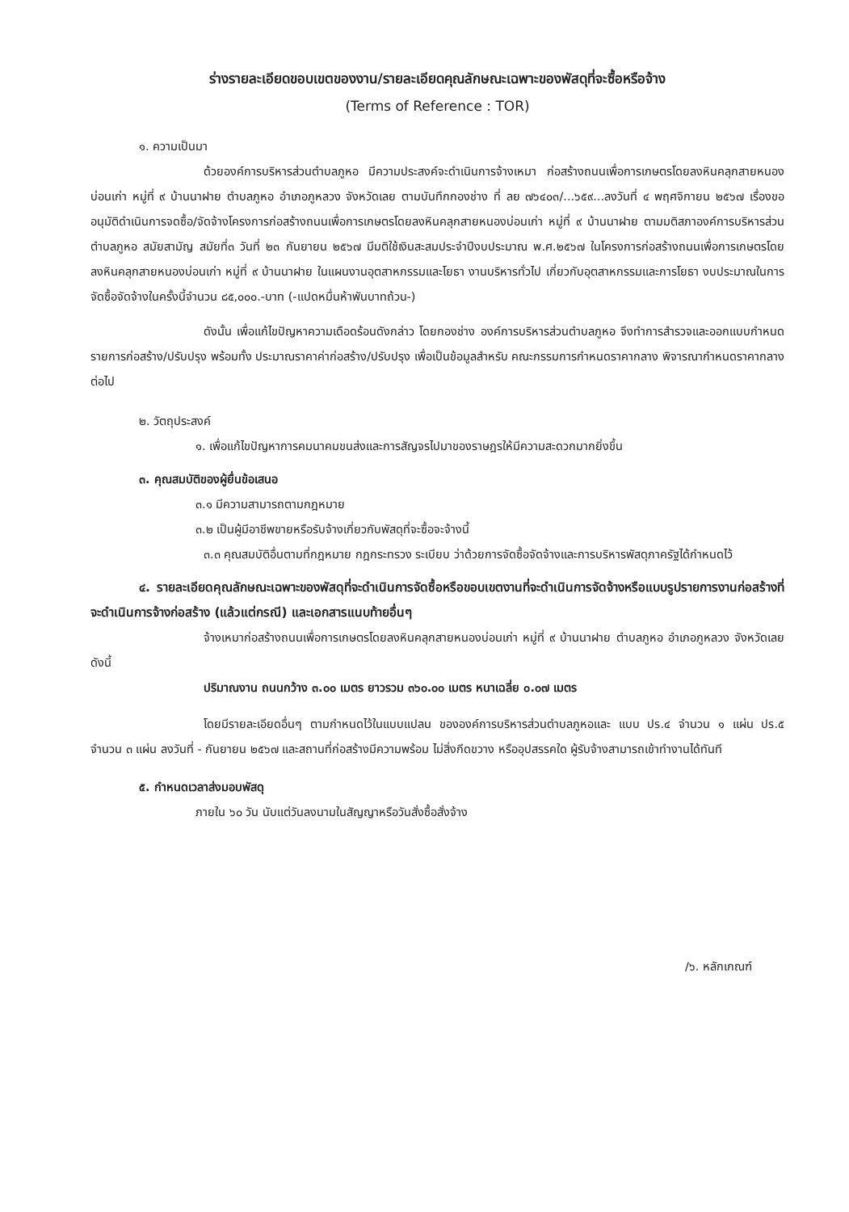ร่างรายละเอียดขอบเขตของงาน/รายละเอียดคุณลักษณะเฉพาะของพัสดุที่จะซื้อหรือจ้าง
(Terms of Reference : TOR)
๑. ความเป็นมา
ด้วยองค์การบริหารส่วนตำบลภูหอ มีความประสงค์จะดำเนินการจ้างเหมา ก่อสร้างถนนเพื่อการเกษตรโดยลงหินคลุกสายหนองบ่อนเก่า หมู่ที่ ๙ บ้านนาฝาย ตำบลภูหอ อำเภอภูหลวง จังหวัดเลย ตามบันทึกกองช่าง ที่ ลย ๗๖๔๐๓/...๖๕๙...ลงวันที่ ๔ พฤศจิกายน ๒๕๖๗ เรื่องขออนุมัติดำเนินการจดซื้อ/จัดจ้างโครงการก่อสร้างถนนเพื่อการเกษตรโดยลงหินคลุกสายหนองบ่อนเก่า หมู่ที่ ๙ บ้านนาฝาย ตามมติสภาองค์การบริหารส่วนตำบลภูหอ สมัยสามัญ สมัยที่๓ วันที่ ๒๓ กันยายน ๒๕๖๗ มีมติใช้เงินสะสมประจำปีงบประมาณ พ.ศ.๒๕๖๗ ในโครงการก่อสร้างถนนเพื่อการเกษตรโดยลงหินคลุกสายหนองบ่อนเก่า หมู่ที่ ๙ บ้านนาฝาย ในแผนงานอุตสาหกรรมและโยธา งานบริหารทั่วไป เกี่ยวกับอุตสาหกรรมและการโยธา งบประมาณในการจัดซื้อจัดจ้างในครั้งนี้จำนวน ๘๕,๐๐๐.-บาท (-แปดหมื่นห้าพันบาทถ้วน-)
ดังนั้น เพื่อแก้ไขปัญหาความเดือดร้อนดังกล่าว โดยกองช่าง องค์การบริหารส่วนตำบลภูหอ จึงทำการสำรวจและออกแบบกำหนดรายการก่อสร้าง/ปรับปรุง พร้อมทั้ง ประมาณราคาค่าก่อสร้าง/ปรับปรุง เพื่อเป็นข้อมูลสำหรับ คณะกรรมการกำหนดราคากลาง พิจารณากำหนดราคากลางต่อไป
๒. วัตถุประสงค์
๑. เพื่อแก้ไขปัญหาการคมนาคมขนส่งและการสัญจรไปมาของราษฎรให้มีความสะดวกมากยิ่งขึ้น
๓. คุณสมบัติของผู้ยื่นข้อเสนอ
๓.๑ มีความสามารถตามกฎหมาย
๓.๒ เป็นผู้มีอาชีพขายหรือรับจ้างเกี่ยวกับพัสดุที่จะซื้อจะจ้างนี้
๓.๓ คุณสมบัติอื่นตามที่กฎหมาย กฎกระทรวง ระเบียบ ว่าด้วยการจัดซื้อจัดจ้างและการบริหารพัสดุภาครัฐได้กำหนดไว้
๔. รายละเอียดคุณลักษณะเฉพาะของพัสดุที่จะดำเนินการจัดซื้อหรือขอบเขตงานที่จะดำเนินการจัดจ้างหรือแบบรูปรายการงานก่อสร้างที่จะดำเนินการจ้างก่อสร้าง (แล้วแต่กรณี) และเอกสารแนบท้ายอื่นๆ
จ้างเหมาก่อสร้างถนนเพื่อการเกษตรโดยลงหินคลุกสายหนองบ่อนเก่า หมู่ที่ ๙ บ้านนาฝาย ตำบลภูหอ อำเภอภูหลวง จังหวัดเลย ดังนี้
ปริมาณงาน ถนนกว้าง ๓.๐๐ เมตร ยาวรวม ๓๖๐.๐๐ เมตร หนาเฉลี่ย ๐.๐๗ เมตร
โดยมีรายละเอียดอื่นๆ ตามกำหนดไว้ในแบบแปลน ขององค์การบริหารส่วนตำบลภูหอและ แบบ ปร.๔ จำนวน ๑ แผ่น ปร.๕ จำนวน ๓ แผ่น ลงวันที่ - กันยายน ๒๕๖๗ และสถานที่ก่อสร้างมีความพร้อม ไม่สิ่งกีดขวาง หรืออุปสรรคใด ผู้รับจ้างสามารถเข้าทำงานได้ทันที
๕. กำหนดเวลาส่งมอบพัสดุ
ภายใน ๖๐ วัน นับแต่วันลงนามในสัญญาหรือวันสั่งซื้อสั่งจ้าง
/๖. หลักเกณฑ์